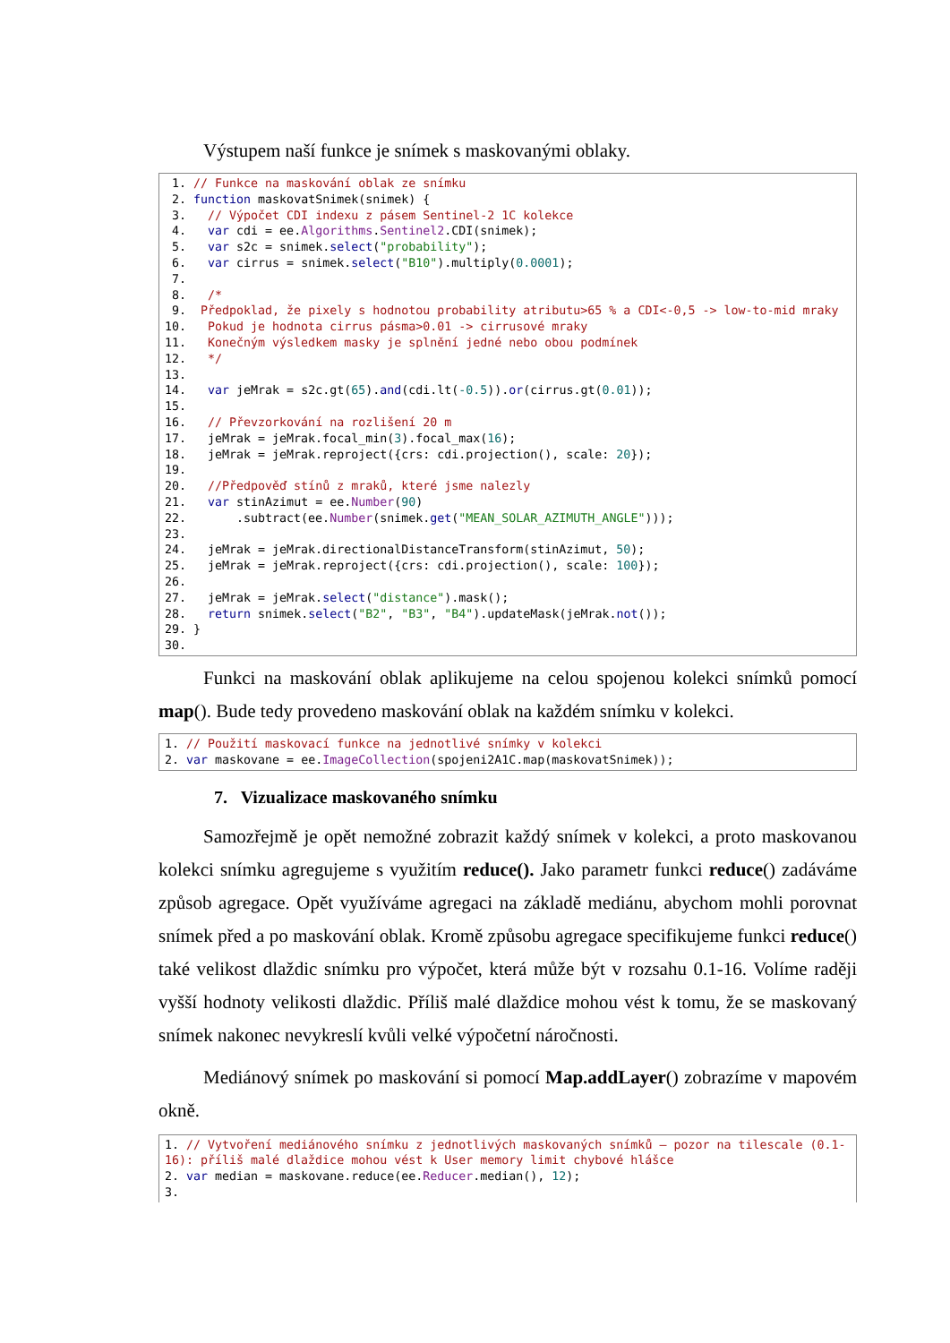Výstupem naší funkce je snímek s maskovanými oblaky.
 1. // Funkce na maskování oblak ze snímku
 2. function maskovatSnimek(snimek) {
 3.   // Výpočet CDI indexu z pásem Sentinel-2 1C kolekce
 4.   var cdi = ee.Algorithms.Sentinel2.CDI(snimek);
 5.   var s2c = snimek.select("probability");
 6.   var cirrus = snimek.select("B10").multiply(0.0001);
 7.
 8.   /*
 9.  Předpoklad, že pixely s hodnotou probability atributu>65 % a CDI<-0,5 -> low-to-mid mraky
10.   Pokud je hodnota cirrus pásma>0.01 -> cirrusové mraky
11.   Konečným výsledkem masky je splnění jedné nebo obou podmínek
12.   */
13.
14.   var jeMrak = s2c.gt(65).and(cdi.lt(-0.5)).or(cirrus.gt(0.01));
15.
16.   // Převzorkování na rozlišení 20 m
17.   jeMrak = jeMrak.focal_min(3).focal_max(16);
18.   jeMrak = jeMrak.reproject({crs: cdi.projection(), scale: 20});
19.
20.   //Předpověď stínů z mraků, které jsme nalezly
21.   var stinAzimut = ee.Number(90)
22.       .subtract(ee.Number(snimek.get("MEAN_SOLAR_AZIMUTH_ANGLE")));
23.
24.   jeMrak = jeMrak.directionalDistanceTransform(stinAzimut, 50);
25.   jeMrak = jeMrak.reproject({crs: cdi.projection(), scale: 100});
26.
27.   jeMrak = jeMrak.select("distance").mask();
28.   return snimek.select("B2", "B3", "B4").updateMask(jeMrak.not());
29. }
30.
Funkci na maskování oblak aplikujeme na celou spojenou kolekci snímků pomocí map(). Bude tedy provedeno maskování oblak na každém snímku v kolekci.
1. // Použití maskovací funkce na jednotlivé snímky v kolekci
2. var maskovane = ee.ImageCollection(spojeni2A1C.map(maskovatSnimek));
7. Vizualizace maskovaného snímku
Samozřejmě je opět nemožné zobrazit každý snímek v kolekci, a proto maskovanou kolekci snímku agregujeme s využitím reduce(). Jako parametr funkci reduce() zadáváme způsob agregace. Opět využíváme agregaci na základě mediánu, abychom mohli porovnat snímek před a po maskování oblak. Kromě způsobu agregace specifikujeme funkci reduce() také velikost dlaždic snímku pro výpočet, která může být v rozsahu 0.1-16. Volíme raději vyšší hodnoty velikosti dlaždic. Příliš malé dlaždice mohou vést k tomu, že se maskovaný snímek nakonec nevykreslí kvůli velké výpočetní náročnosti.
Mediánový snímek po maskování si pomocí Map.addLayer() zobrazíme v mapovém okně.
1. // Vytvoření mediánového snímku z jednotlivých maskovaných snímků – pozor na tilescale (0.1-16): příliš malé dlaždice mohou vést k User memory limit chybové hlášce
2. var median = maskovane.reduce(ee.Reducer.median(), 12);
3.